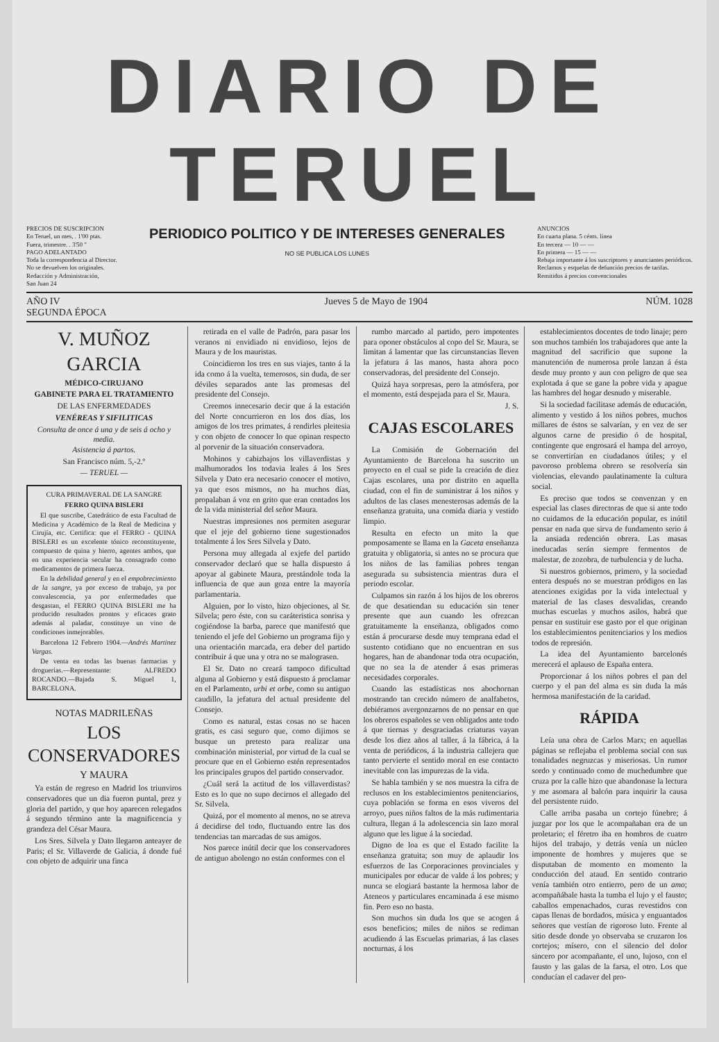DIARIO DE TERUEL
PRECIOS DE SUSCRIPCION
En Teruel, un mes, . 1'00 ptas.
Fuera, trimestre. . 3'50 "
PAGO ADELANTADO
Toda la correspondencia al Director.
No se devuelven los originales.
Redacción y Administración,
San Juan 24
PERIODICO POLITICO Y DE INTERESES GENERALES
NO SE PUBLICA LOS LUNES
ANUNCIOS
En cuarta plana. 5 cénts. línea
En tercera — 10 — —
En primera — 15 — —
Rebaja importante á los suscriptores y anunciantes periódicos.
Reclamos y esquelas de defunción precios de tarifas.
Remitidos á precios convencionales
AÑO IV
SEGUNDA ÉPOCA Jueves 5 de Mayo de 1904 NÚM. 1028
V. MUÑOZ GARCIA
MÉDICO-CIRUJANO
GABINETE PARA EL TRATAMIENTO
DE LAS ENFERMEDADES
VENÉREAS Y SIFILITICAS
Consulta de once á una y de seis á ocho y media.
Asistencia á partos.
San Francisco núm. 5,-2.º
— TERUEL —
CURA PRIMAVERAL DE LA SANGRE
FERRO QUINA BISLERI
El que suscribe, Catedrático de esta Facultad de Medicina y Académico de la Real de Medicina y Cirujía, etc. Certifica: que el FERRO - QUINA BISLERI es un excelente tónico reconstituyente, compuesto de quina y hierro, agentes ambos, que en una experiencia secular ha consagrado como medicamentos de primera fuerza.
En la debilidad general y en el empobrecimiento de la sangre, ya por exceso de trabajo, ya por convalescencia, ya por enfermedades que desgastan, el FERRO QUINA BISLERI me ha producido resultados prontos y eficaces grato además al paladar, constituye un vino de condiciones inmejorables.
Barcelona 12 Febrero 1904.—Andrés Martinez Vargas.
De venta en todas las buenas farmacias y droguerías.—Representante: ALFREDO ROCANDO.—Bajada S. Miguel 1, BARCELONA.
NOTAS MADRILEÑAS
LOS CONSERVADORES
Y MAURA
Ya están de regreso en Madrid los triunviros conservadores que un dia fueron puntal, prez y gloria del partido, y que hoy aparecen relegados á segundo término ante la magnificencia y grandeza del César Maura.
Los Sres. Silvela y Dato llegaron anteayer de Paris; el Sr. Villaverde de Galicia, á donde fué con objeto de adquirir una finca
retirada en el valle de Padrón, para pasar los veranos ni envidiado ni envidioso, lejos de Maura y de los mauristas.
Coincidieron los tres en sus viajes, tanto á la ida como á la vuelta, temerosos, sin duda, de ser déviles separados ante las promesas del presidente del Consejo.
Creemos innecesario decir que á la estación del Norte concurrieron en los dos días, los amigos de los tres primates, á rendirles pleitesia y con objeto de conocer lo que opinan respecto al porvenir de la situación conservadora.
Mohinos y cabizbajos los villaverdistas y malhumorados los todavia leales á los Sres Silvela y Dato era necesario conocer el motivo, ya que esos mismos, no ha muchos días, propalaban á voz en grito que eran contados los de la vida ministerial del señor Maura.
Nuestras impresiones nos permiten asegurar que el jeje del gobierno tiene sugestionados totalmente á los Sres Silvela y Dato.
Persona muy allegada al exjefe del partido conservador declaró que se halla dispuesto á apoyar al gabinete Maura, prestándole toda la influencia de que aun goza entre la mayoría parlamentaria.
Alguien, por lo visto, hizo objeciones, al Sr. Silvela; pero éste, con su caráteristica sonrisa y cogiéndose la barba, parece que manifestó que teniendo el jefe del Gobierno un programa fijo y una orientación marcada, era deber del partido contribuir á que una y otra no se malograsen.
El Sr. Dato no creará tampoco dificultad alguna al Gobierno y está dispuesto á proclamar en el Parlamento, urbi et orbe, como su antiguo caudillo, la jefatura del actual presidente del Consejo.
Como es natural, estas cosas no se hacen gratis, es casi seguro que, como dijimos se busque un pretesto para realizar una combinación ministerial, por virtud de la cual se procure que en el Gobierno estén representados los principales grupos del partido conservador.
¿Cuál será la actitud de los villaverdistas? Esto es lo que no supo decirnos el allegado del Sr. Silvela.
Quizá, por el momento al menos, no se atreva á decidirse del todo, fluctuando entre las dos tendencias tan marcadas de sus amigos.
Nos parece inútil decir que los conservadores de antiguo abolengo no están conformes con el
rumbo marcado al partido, pero impotentes para oponer obstáculos al copo del Sr. Maura, se limitan á lamentar que las circunstancias lleven la jefatura á las manos, hasta ahora poco conservadoras, del presidente del Consejo.
Quizá haya sorpresas, pero la atmósfera, por el momento, está despejada para el Sr. Maura.
J. S.
CAJAS ESCOLARES
La Comisión de Gobernación del Ayuntamiento de Barcelona ha suscrito un proyecto en el cual se pide la creación de diez Cajas escolares, una por distrito en aquella ciudad, con el fin de suministrar á los niños y adultos de las clases menesterosas además de la enseñanza gratuita, una comida diaria y vestido limpio.
Resulta en efecto un mito la que pomposamente se llama en la Gaceta enseñanza gratuita y obligatoria, si antes no se procura que los niños de las familias pobres tengan asegurada su subsistencia mientras dura el periodo escolar.
Culpamos sin razón á los hijos de los obreros de que desatiendan su educación sin tener presente que aun cuando les ofrezcan gratuitamente la enseñanza, obligados como están á procurarse desde muy temprana edad el sustento cotidiano que no encuentran en sus hogares, han de abandonar toda otra ocupación, que no sea la de atender á esas primeras necesidades corporales.
Cuando las estadísticas nos abochornan mostrando tan crecido número de analfabetos, debiéramos avergonzarnos de no pensar en que los obreros españoles se ven obligados ante todo á que tiernas y desgraciadas criaturas vayan desde los diez años al taller, á la fábrica, á la venta de periódicos, á la industria callejera que tanto pervierte el sentido moral en ese contacto inevitable con las impurezas de la vida.
Se habla también y se nos muestra la cifra de reclusos en los establecimientos penitenciarios, cuya población se forma en esos viveros del arroyo, pues niños faltos de la más rudimentaria cultura, llegan á la adolescencia sin lazo moral alguno que les ligue á la sociedad.
Digno de loa es que el Estado facilite la enseñanza gratuita; son muy de aplaudir los esfuerzos de las Corporaciones provinciales y municipales por educar de valde á los pobres; y nunca se elogiará bastante la hermosa labor de Ateneos y particulares encaminada á ese mismo fin. Pero eso no basta.
Son muchos sin duda los que se acogen á esos beneficios; miles de niños se rediman acudiendo á las Escuelas primarias, á las clases nocturnas, á los
establecimientos docentes de todo linaje; pero son muchos también los trabajadores que ante la magnitud del sacrificio que supone la manutención de numerosa prole lanzan á ésta desde muy pronto y aun con peligro de que sea explotada á que se gane la pobre vida y apague las hambres del hogar desnudo y miserable.
Si la sociedad facilitase además de educación, alimento y vestido á los niños pobres, muchos millares de éstos se salvarían, y en vez de ser algunos carne de presidio ó de hospital, contingente que engrosará el hampa del arroyo, se convertirían en ciudadanos útiles; y el pavoroso problema obrero se resolvería sin violencias, elevando paulatinamente la cultura social.
Es preciso que todos se convenzan y en especial las clases directoras de que si ante todo no cuidamos de la educación popular, es inútil pensar en nada que sirva de fundamento serio á la ansiada redención obrera. Las masas ineducadas serán siempre fermentos de malestar, de zozobra, de turbulencia y de lucha.
Si nuestros gobiernos, primero, y la sociedad entera después no se muestran pródigos en las atenciones exigidas por la vida intelectual y material de las clases desvalidas, creando muchas escuelas y muchos asilos, habrá que pensar en sustituir ese gasto por el que originan los establecimientos penitenciarios y los medios todos de represión.
La idea del Ayuntamiento barcelonés merecerá el aplauso de España entera.
Proporcionar á los niños pobres el pan del cuerpo y el pan del alma es sin duda la más hermosa manifestación de la caridad.
RÁPIDA
Leía una obra de Carlos Marx; en aquellas páginas se reflejaba el problema social con sus tonalidades negruzcas y miseriosas. Un rumor sordo y continuado como de muchedumbre que cruza por la calle hizo que abandonase la lectura y me asomara al balcón para inquirir la causa del persistente ruido.
Calle arriba pasaba un cortejo fúnebre; á juzgar por los que le acompañaban era de un proletario; el féretro iba en hombros de cuatro hijos del trabajo, y detrás venía un núcleo imponente de hombres y mujeres que se disputaban de momento en momento la conducción del ataud. En sentido contrario venía también otro entierro, pero de un amo; acompañábale hasta la tumba el lujo y el fausto; caballos empenachados, curas revestidos con capas llenas de bordados, música y enguantados señores que vestían de rigoroso luto. Frente al sitio desde donde yo observaba se cruzaron los cortejos; mísero, con el silencio del dolor sincero por acompañante, el uno, lujoso, con el fausto y las galas de la farsa, el otro. Los que conducían el cadaver del pro-